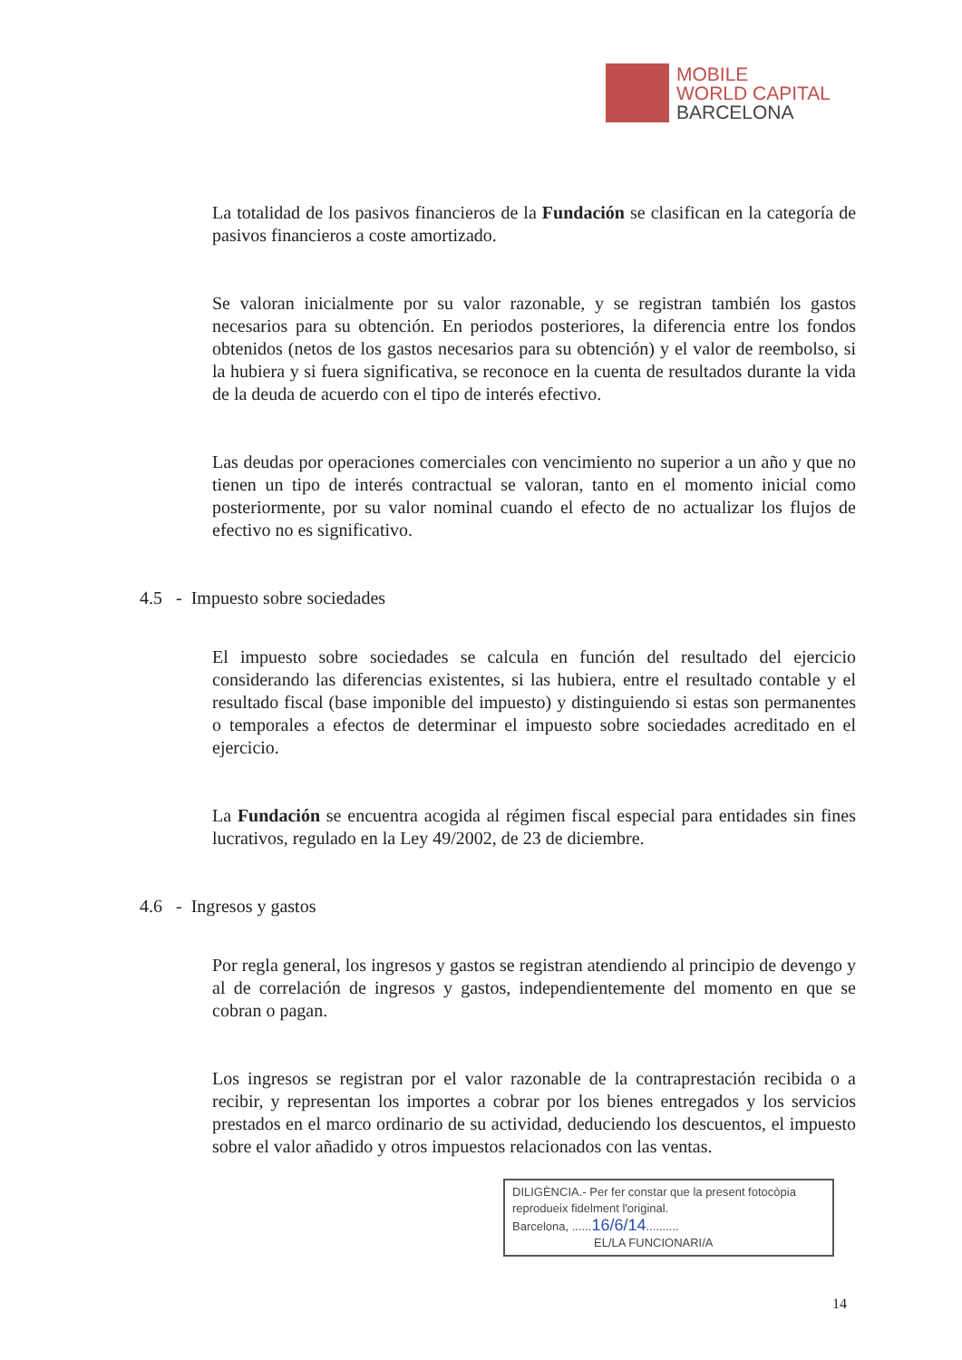MOBILE
WORLD CAPITAL
BARCELONA
La totalidad de los pasivos financieros de la Fundación se clasifican en la categoría de pasivos financieros a coste amortizado.
Se valoran inicialmente por su valor razonable, y se registran también los gastos necesarios para su obtención. En periodos posteriores, la diferencia entre los fondos obtenidos (netos de los gastos necesarios para su obtención) y el valor de reembolso, si la hubiera y si fuera significativa, se reconoce en la cuenta de resultados durante la vida de la deuda de acuerdo con el tipo de interés efectivo.
Las deudas por operaciones comerciales con vencimiento no superior a un año y que no tienen un tipo de interés contractual se valoran, tanto en el momento inicial como posteriormente, por su valor nominal cuando el efecto de no actualizar los flujos de efectivo no es significativo.
4.5 - Impuesto sobre sociedades
El impuesto sobre sociedades se calcula en función del resultado del ejercicio considerando las diferencias existentes, si las hubiera, entre el resultado contable y el resultado fiscal (base imponible del impuesto) y distinguiendo si estas son permanentes o temporales a efectos de determinar el impuesto sobre sociedades acreditado en el ejercicio.
La Fundación se encuentra acogida al régimen fiscal especial para entidades sin fines lucrativos, regulado en la Ley 49/2002, de 23 de diciembre.
4.6 - Ingresos y gastos
Por regla general, los ingresos y gastos se registran atendiendo al principio de devengo y al de correlación de ingresos y gastos, independientemente del momento en que se cobran o pagan.
Los ingresos se registran por el valor razonable de la contraprestación recibida o a recibir, y representan los importes a cobrar por los bienes entregados y los servicios prestados en el marco ordinario de su actividad, deduciendo los descuentos, el impuesto sobre el valor añadido y otros impuestos relacionados con las ventas.
DILIGÈNCIA.- Per fer constar que la present fotocòpia reprodueix fidelment l'original.
Barcelona, ......16/6/14..........
EL/LA FUNCIONARI/A
14